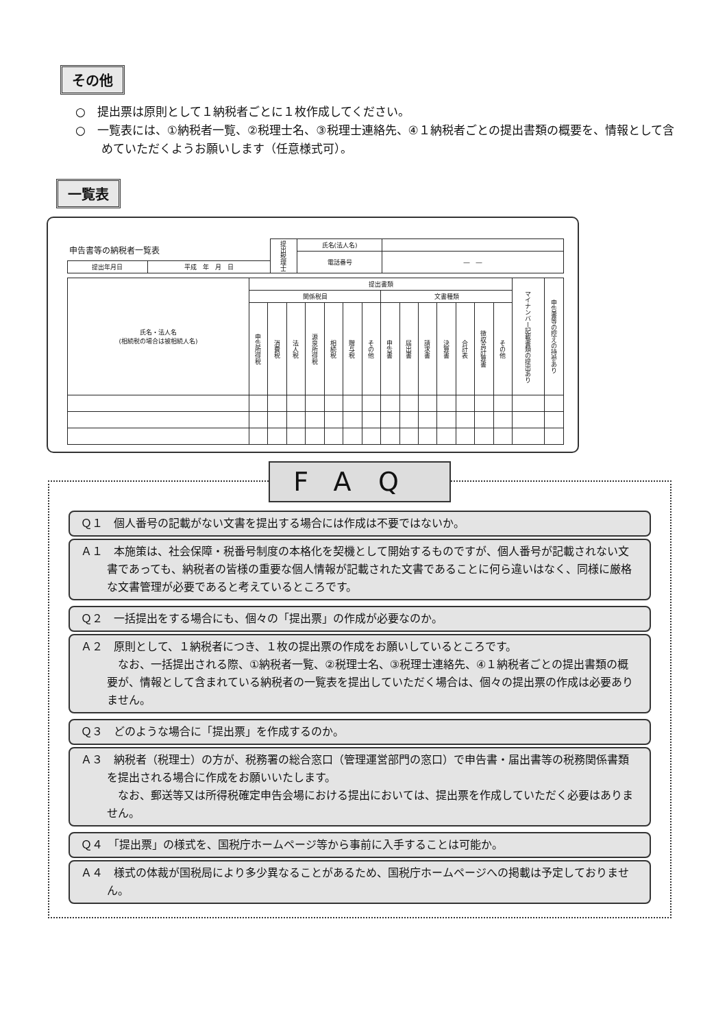その他
○　提出票は原則として１納税者ごとに１枚作成してください。
○　一覧表には、①納税者一覧、②税理士名、③税理士連絡先、④１納税者ごとの提出書類の概要を、情報として含めていただくようお願いします（任意様式可）。
一覧表
| 申告書等の納税者一覧表 | | 提出税理士 | 氏名(法人名) | |
| | | | 電話番号 | ― ― |
| 提出年月日 | 平成 年 月 日 | | | |
| 氏名・法人名 (相続税の場合は被相続人名) | 提出書類 | | | | | | | | | | | | | | マイナンバー記載書類の提出あり | 申告書等の控えの持参あり |
| --- | --- | --- | --- | --- | --- | --- | --- | --- | --- | --- | --- | --- | --- | --- | --- | --- |
| | 関係税目 | | | | | | | 文書種類 | | | | | | | | |
| | 申告所得税 | 消費税 | 法人税 | 源泉所得税 | 相続税 | 贈与税 | その他 | 申告書 | 届出書 | 請求書 | 決算書 | 合計表 | 徴収高計算書 | その他 | | |
FAQ
Ｑ１　個人番号の記載がない文書を提出する場合には作成は不要ではないか。
Ａ１　本施策は、社会保障・税番号制度の本格化を契機として開始するものですが、個人番号が記載されない文書であっても、納税者の皆様の重要な個人情報が記載された文書であることに何ら違いはなく、同様に厳格な文書管理が必要であると考えているところです。
Ｑ２　一括提出をする場合にも、個々の「提出票」の作成が必要なのか。
Ａ２　原則として、１納税者につき、１枚の提出票の作成をお願いしているところです。
　なお、一括提出される際、①納税者一覧、②税理士名、③税理士連絡先、④１納税者ごとの提出書類の概要が、情報として含まれている納税者の一覧表を提出していただく場合は、個々の提出票の作成は必要ありません。
Ｑ３　どのような場合に「提出票」を作成するのか。
Ａ３　納税者（税理士）の方が、税務署の総合窓口（管理運営部門の窓口）で申告書・届出書等の税務関係書類を提出される場合に作成をお願いいたします。
　なお、郵送等又は所得税確定申告会場における提出においては、提出票を作成していただく必要はありません。
Ｑ４　「提出票」の様式を、国税庁ホームページ等から事前に入手することは可能か。
Ａ４　様式の体裁が国税局により多少異なることがあるため、国税庁ホームページへの掲載は予定しておりません。